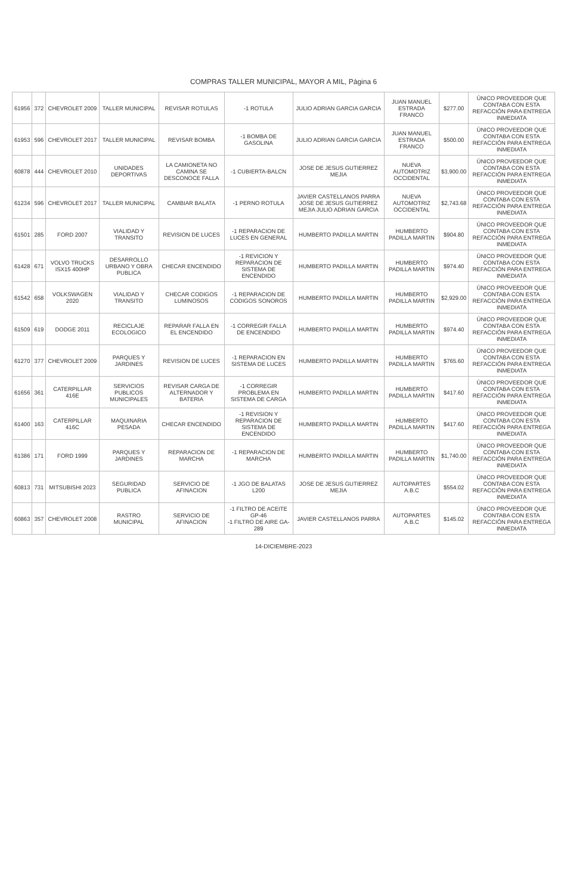COMPRAS TALLER MUNICIPAL, MAYOR A MIL, Página 6
| 61956 | 372 | CHEVROLET 2009 | TALLER MUNICIPAL | REVISAR ROTULAS | -1 ROTULA | JULIO ADRIAN GARCIA GARCIA | JUAN MANUEL ESTRADA FRANCO | $277.00 | ÚNICO PROVEEDOR QUE CONTABA CON ESTA REFACCIÓN PARA ENTREGA INMEDIATA |
| 61953 | 596 | CHEVROLET 2017 | TALLER MUNICIPAL | REVISAR BOMBA | -1 BOMBA DE GASOLINA | JULIO ADRIAN GARCIA GARCIA | JUAN MANUEL ESTRADA FRANCO | $500.00 | ÚNICO PROVEEDOR QUE CONTABA CON ESTA REFACCIÓN PARA ENTREGA INMEDIATA |
| 60878 | 444 | CHEVROLET 2010 | UNIDADES DEPORTIVAS | LA CAMIONETA NO CAMINA SE DESCONOCE FALLA | -1 CUBIERTA-BALCN | JOSE DE JESUS GUTIERREZ MEJIA | NUEVA AUTOMOTRIZ OCCIDENTAL | $3,900.00 | ÚNICO PROVEEDOR QUE CONTABA CON ESTA REFACCIÓN PARA ENTREGA INMEDIATA |
| 61234 | 596 | CHEVROLET 2017 | TALLER MUNICIPAL | CAMBIAR BALATA | -1 PERNO ROTULA | JAVIER CASTELLANOS PARRA JOSE DE JESUS GUTIERREZ MEJIA JULIO ADRIAN GARCIA | NUEVA AUTOMOTRIZ OCCIDENTAL | $2,743.68 | ÚNICO PROVEEDOR QUE CONTABA CON ESTA REFACCIÓN PARA ENTREGA INMEDIATA |
| 61501 | 285 | FORD 2007 | VIALIDAD Y TRANSITO | REVISION DE LUCES | -1 REPARACION DE LUCES EN GENERAL | HUMBERTO PADILLA MARTIN | HUMBERTO PADILLA MARTIN | $904.80 | ÚNICO PROVEEDOR QUE CONTABA CON ESTA REFACCIÓN PARA ENTREGA INMEDIATA |
| 61428 | 671 | VOLVO TRUCKS ISX15 400HP | DESARROLLO URBANO Y OBRA PUBLICA | CHECAR ENCENDIDO | -1 REVICION Y REPARACION DE SISTEMA DE ENCENDIDO | HUMBERTO PADILLA MARTIN | HUMBERTO PADILLA MARTIN | $974.40 | ÚNICO PROVEEDOR QUE CONTABA CON ESTA REFACCIÓN PARA ENTREGA INMEDIATA |
| 61542 | 658 | VOLKSWAGEN 2020 | VIALIDAD Y TRANSITO | CHECAR CODIGOS LUMINOSOS | -1 REPARACION DE CODIGOS SONOROS | HUMBERTO PADILLA MARTIN | HUMBERTO PADILLA MARTIN | $2,929.00 | ÚNICO PROVEEDOR QUE CONTABA CON ESTA REFACCIÓN PARA ENTREGA INMEDIATA |
| 61509 | 619 | DODGE 2011 | RECICLAJE ECOLOGICO | REPARAR FALLA EN EL ENCENDIDO | -1 CORREGIR FALLA DE ENCENDIDO | HUMBERTO PADILLA MARTIN | HUMBERTO PADILLA MARTIN | $974.40 | ÚNICO PROVEEDOR QUE CONTABA CON ESTA REFACCIÓN PARA ENTREGA INMEDIATA |
| 61270 | 377 | CHEVROLET 2009 | PARQUES Y JARDINES | REVISION DE LUCES | -1 REPARACION EN SISTEMA DE LUCES | HUMBERTO PADILLA MARTIN | HUMBERTO PADILLA MARTIN | $765.60 | ÚNICO PROVEEDOR QUE CONTABA CON ESTA REFACCIÓN PARA ENTREGA INMEDIATA |
| 61656 | 361 | CATERPILLAR 416E | SERVICIOS PUBLICOS MUNICIPALES | REVISAR CARGA DE ALTERNADOR Y BATERIA | -1 CORREGIR PROBLEMA EN SISTEMA DE CARGA | HUMBERTO PADILLA MARTIN | HUMBERTO PADILLA MARTIN | $417.60 | ÚNICO PROVEEDOR QUE CONTABA CON ESTA REFACCIÓN PARA ENTREGA INMEDIATA |
| 61400 | 163 | CATERPILLAR 416C | MAQUINARIA PESADA | CHECAR ENCENDIDO | -1 REVISION Y REPARACION DE SISTEMA DE ENCENDIDO | HUMBERTO PADILLA MARTIN | HUMBERTO PADILLA MARTIN | $417.60 | ÚNICO PROVEEDOR QUE CONTABA CON ESTA REFACCIÓN PARA ENTREGA INMEDIATA |
| 61386 | 171 | FORD 1999 | PARQUES Y JARDINES | REPARACION DE MARCHA | -1 REPARACION DE MARCHA | HUMBERTO PADILLA MARTIN | HUMBERTO PADILLA MARTIN | $1,740.00 | ÚNICO PROVEEDOR QUE CONTABA CON ESTA REFACCIÓN PARA ENTREGA INMEDIATA |
| 60813 | 731 | MITSUBISHI 2023 | SEGURIDAD PUBLICA | SERVICIO DE AFINACION | -1 JGO DE BALATAS L200 | JOSE DE JESUS GUTIERREZ MEJIA | AUTOPARTES A.B.C | $554.02 | ÚNICO PROVEEDOR QUE CONTABA CON ESTA REFACCIÓN PARA ENTREGA INMEDIATA |
| 60863 | 357 | CHEVROLET 2008 | RASTRO MUNICIPAL | SERVICIO DE AFINACION | -1 FILTRO DE ACEITE GP-46 -1 FILTRO DE AIRE GA-289 | JAVIER CASTELLANOS PARRA | AUTOPARTES A.B.C | $145.02 | ÚNICO PROVEEDOR QUE CONTABA CON ESTA REFACCIÓN PARA ENTREGA INMEDIATA |
14-DICIEMBRE-2023